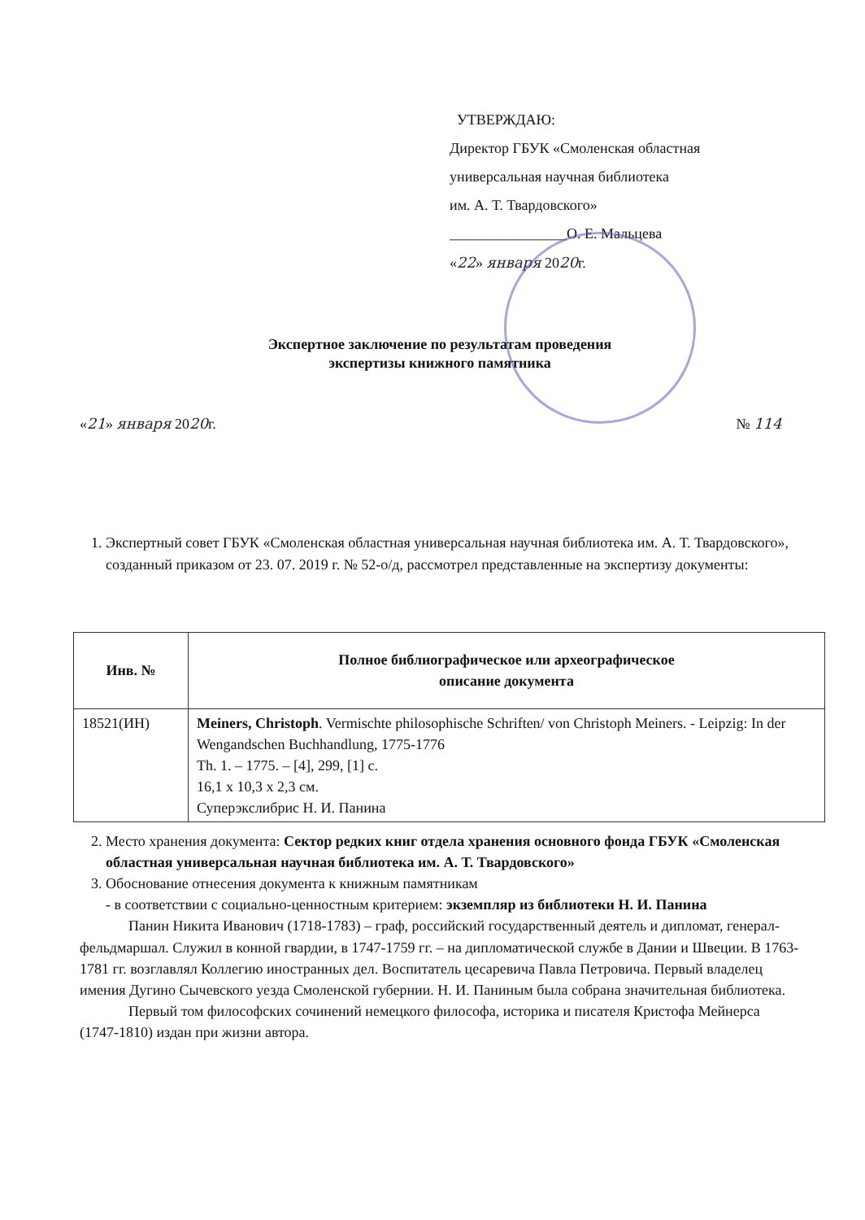УТВЕРЖДАЮ:
Директор ГБУК «Смоленская областная
универсальная научная библиотека
им. А. Т. Твардовского»
________________О. Е. Мальцева
«22» января 2020г.
Экспертное заключение по результатам проведения
экспертизы книжного памятника
«21» января 2020г. № 114
1. Экспертный совет ГБУК «Смоленская областная универсальная научная библиотека им. А. Т. Твардовского», созданный приказом от 23. 07. 2019 г. № 52-о/д, рассмотрел представленные на экспертизу документы:
| Инв. № | Полное библиографическое или археографическое описание документа |
| --- | --- |
| 18521(ИН) | Meiners, Christoph . Vermischte philosophische Schriften/ von Christoph Meiners. - Leipzig: In der Wengandschen Buchhandlung, 1775-1776 Th. 1. – 1775. – [4], 299, [1] c. 16,1 x 10,3 x 2,3 см. Суперэкслибрис Н. И. Панина |
2. Место хранения документа: Сектор редких книг отдела хранения основного фонда ГБУК «Смоленская областная универсальная научная библиотека им. А. Т. Твардовского»
3. Обоснование отнесения документа к книжным памятникам
- в соответствии с социально-ценностным критерием: экземпляр из библиотеки Н. И. Панина
Панин Никита Иванович (1718-1783) – граф, российский государственный деятель и дипломат, генерал-фельдмаршал. Служил в конной гвардии, в 1747-1759 гг. – на дипломатической службе в Дании и Швеции. В 1763-1781 гг. возглавлял Коллегию иностранных дел. Воспитатель цесаревича Павла Петровича. Первый владелец имения Дугино Сычевского уезда Смоленской губернии. Н. И. Паниным была собрана значительная библиотека.
Первый том философских сочинений немецкого философа, историка и писателя Кристофа Мейнерса (1747-1810) издан при жизни автора.